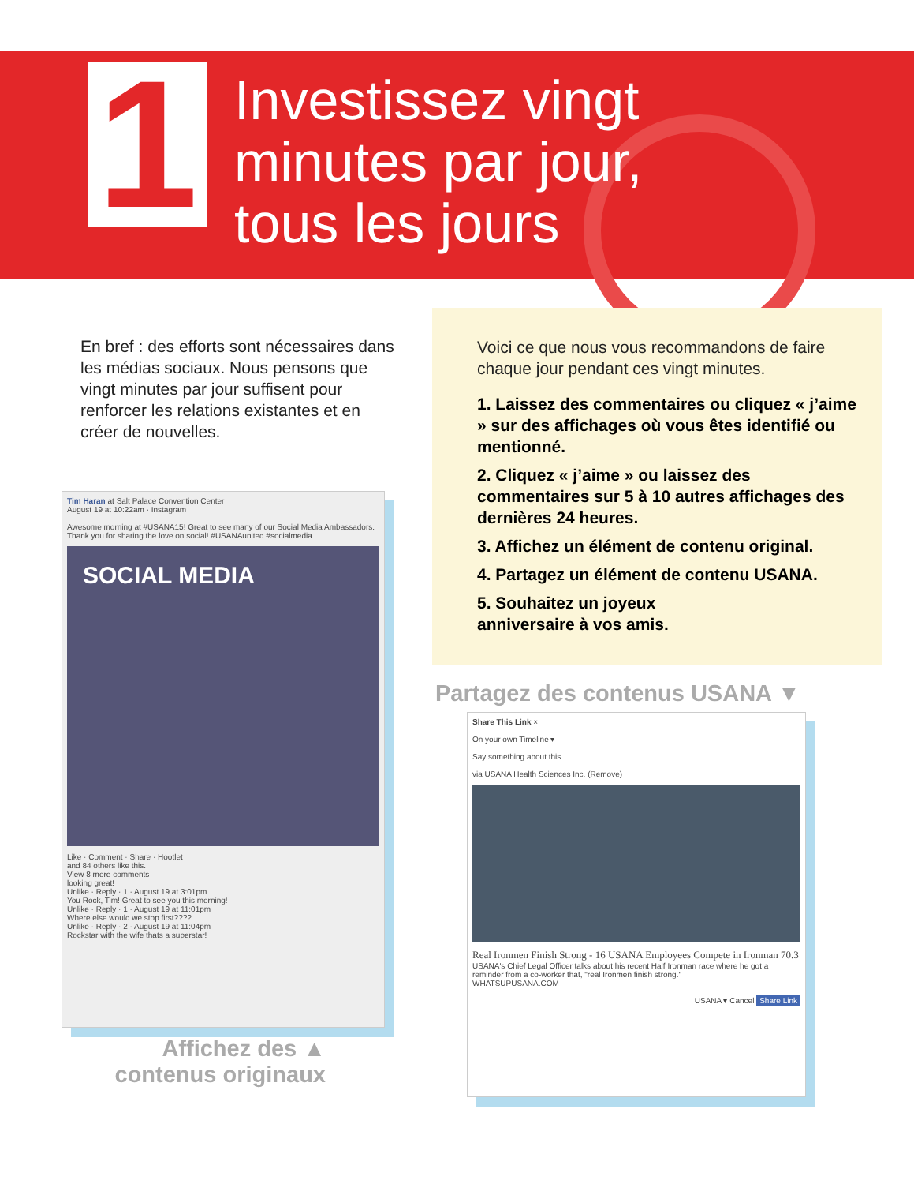1
Investissez vingt
minutes par jour,
tous les jours
En bref : des efforts sont nécessaires dans les médias sociaux. Nous pensons que vingt minutes par jour suffisent pour renforcer les relations existantes et en créer de nouvelles.
Voici ce que nous vous recommandons de faire chaque jour pendant ces vingt minutes.
1. Laissez des commentaires ou cliquez « j’aime » sur des affichages où vous êtes identifié ou mentionné.
2. Cliquez « j’aime » ou laissez des commentaires sur 5 à 10 autres affichages des dernières 24 heures.
3. Affichez un élément de contenu original.
4. Partagez un élément de contenu USANA.
5. Souhaitez un joyeux
anniversaire à vos amis.
Tim Haran at Salt Palace Convention Center
August 19 at 10:22am · Instagram
Awesome morning at #USANA15! Great to see many of our Social Media Ambassadors. Thank you for sharing the love on social! #USANAunited #socialmedia
SOCIAL MEDIA
Like · Comment · Share · Hootlet
and 84 others like this.
View 8 more comments
looking great!
Unlike · Reply · 1 · August 19 at 3:01pm
You Rock, Tim! Great to see you this morning!
Unlike · Reply · 1 · August 19 at 11:01pm
Where else would we stop first????
Unlike · Reply · 2 · August 19 at 11:04pm
Rockstar with the wife thats a superstar!
Affichez des ▲
contenus originaux
Partagez des contenus USANA ▼
Share This Link ×
On your own Timeline ▾
Say something about this...
via USANA Health Sciences Inc. (Remove)
Real Ironmen Finish Strong - 16 USANA Employees Compete in Ironman 70.3
USANA's Chief Legal Officer talks about his recent Half Ironman race where he got a reminder from a co-worker that, "real Ironmen finish strong."
WHATSUPUSANA.COM
USANA ▾ Cancel Share Link